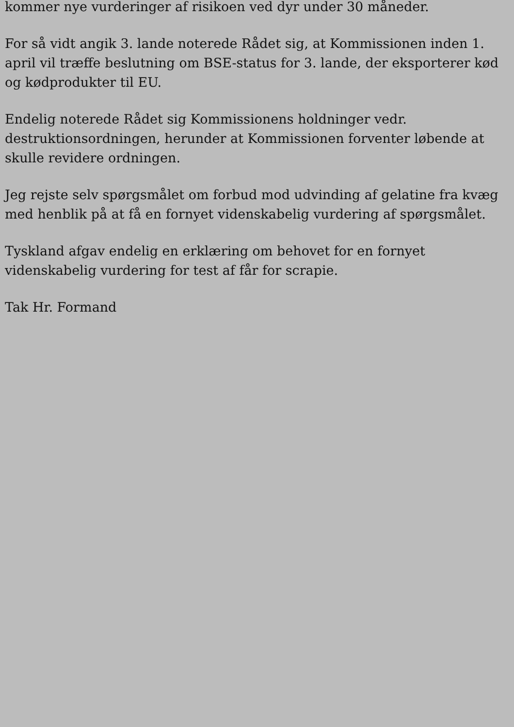kommer nye vurderinger af risikoen ved dyr under 30 måneder.
For så vidt angik 3. lande noterede Rådet sig, at Kommissionen inden 1. april vil træffe beslutning om BSE-status for 3. lande, der eksporterer kød og kødprodukter til EU.
Endelig noterede Rådet sig Kommissionens holdninger vedr. destruktionsordningen, herunder at Kommissionen forventer løbende at skulle revidere ordningen.
Jeg rejste selv spørgsmålet om forbud mod udvinding af gelatine fra kvæg med henblik på at få en fornyet videnskabelig vurdering af spørgsmålet.
Tyskland afgav endelig en erklæring om behovet for en fornyet videnskabelig vurdering for test af får for scrapie.
Tak Hr. Formand